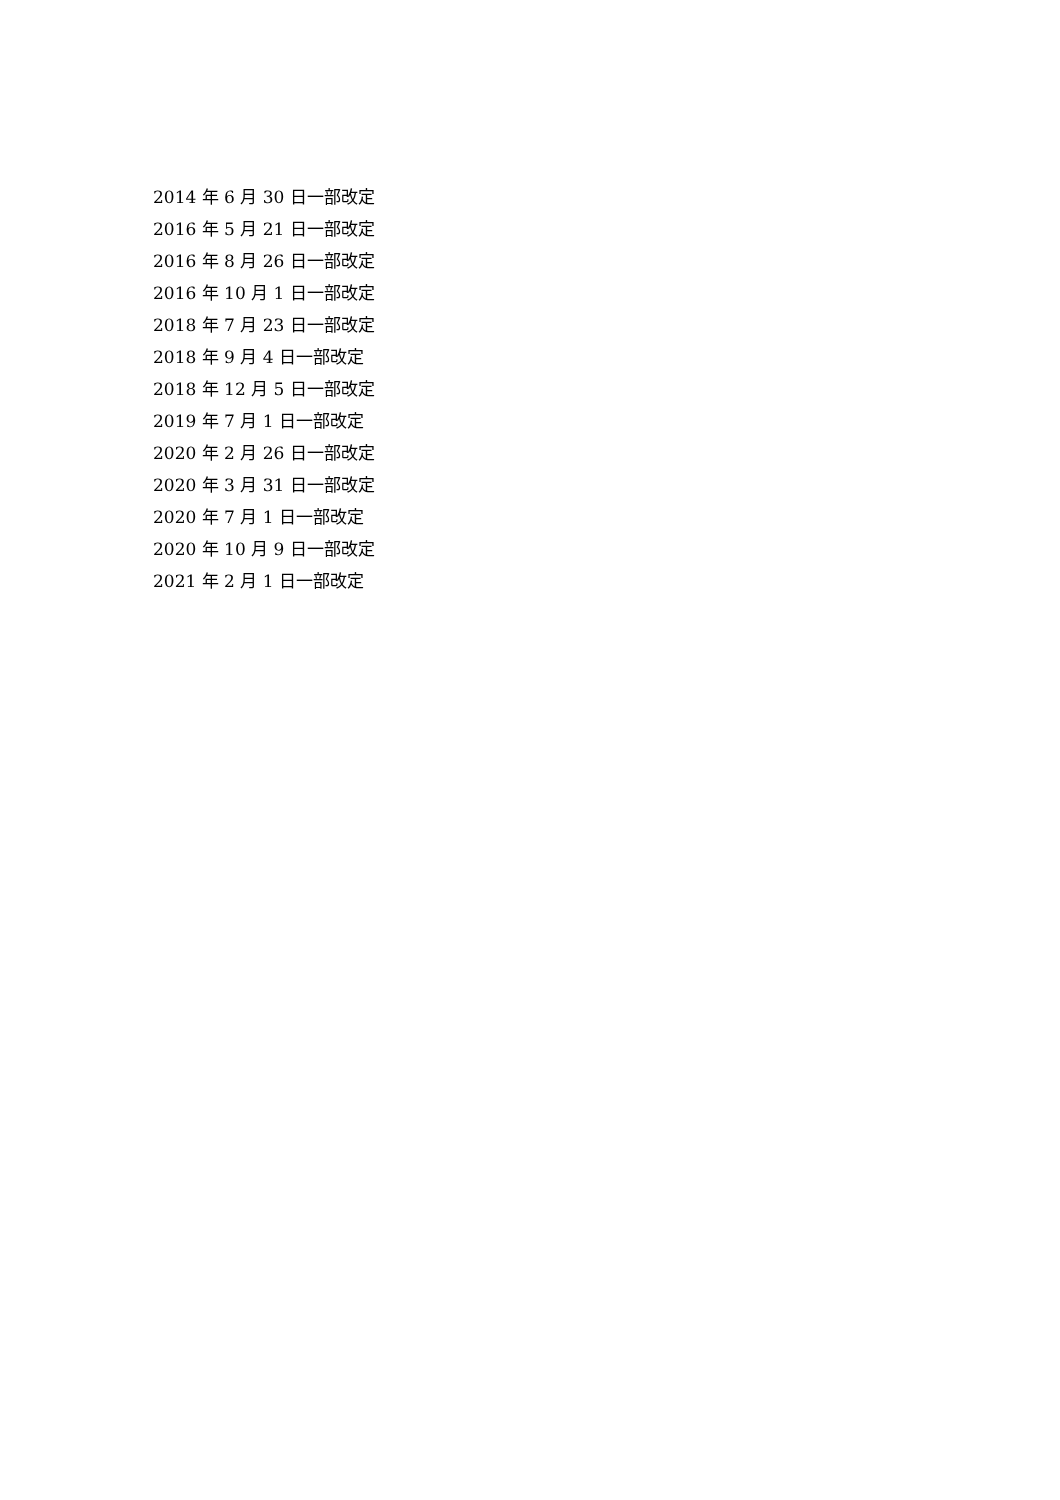2014 年 6 月 30 日一部改定
2016 年 5 月 21 日一部改定
2016 年 8 月 26 日一部改定
2016 年 10 月 1 日一部改定
2018 年 7 月 23 日一部改定
2018 年 9 月 4 日一部改定
2018 年 12 月 5 日一部改定
2019 年 7 月 1 日一部改定
2020 年 2 月 26 日一部改定
2020 年 3 月 31 日一部改定
2020 年 7 月 1 日一部改定
2020 年 10 月 9 日一部改定
2021 年 2 月 1 日一部改定